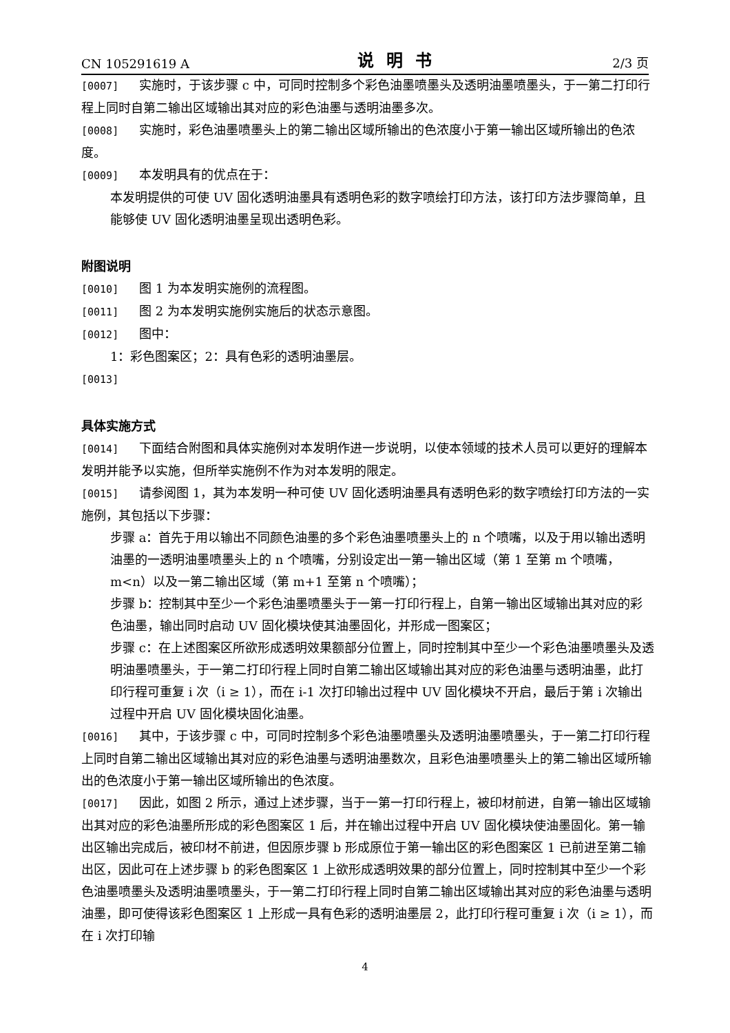CN 105291619 A 说明书 2/3 页
[0007] 实施时，于该步骤 c 中，可同时控制多个彩色油墨喷墨头及透明油墨喷墨头，于一第二打印行程上同时自第二输出区域输出其对应的彩色油墨与透明油墨多次。
[0008] 实施时，彩色油墨喷墨头上的第二输出区域所输出的色浓度小于第一输出区域所输出的色浓度。
[0009] 本发明具有的优点在于：
本发明提供的可使 UV 固化透明油墨具有透明色彩的数字喷绘打印方法，该打印方法步骤简单，且能够使 UV 固化透明油墨呈现出透明色彩。
附图说明
[0010] 图 1 为本发明实施例的流程图。
[0011] 图 2 为本发明实施例实施后的状态示意图。
[0012] 图中：
1：彩色图案区；2：具有色彩的透明油墨层。
[0013]
具体实施方式
[0014] 下面结合附图和具体实施例对本发明作进一步说明，以使本领域的技术人员可以更好的理解本发明并能予以实施，但所举实施例不作为对本发明的限定。
[0015] 请参阅图 1，其为本发明一种可使 UV 固化透明油墨具有透明色彩的数字喷绘打印方法的一实施例，其包括以下步骤：
步骤 a：首先于用以输出不同颜色油墨的多个彩色油墨喷墨头上的 n 个喷嘴，以及于用以输出透明油墨的一透明油墨喷墨头上的 n 个喷嘴，分别设定出一第一输出区域（第 1 至第 m 个喷嘴，m<n）以及一第二输出区域（第 m+1 至第 n 个喷嘴）；
步骤 b：控制其中至少一个彩色油墨喷墨头于一第一打印行程上，自第一输出区域输出其对应的彩色油墨，输出同时启动 UV 固化模块使其油墨固化，并形成一图案区；
步骤 c：在上述图案区所欲形成透明效果额部分位置上，同时控制其中至少一个彩色油墨喷墨头及透明油墨喷墨头，于一第二打印行程上同时自第二输出区域输出其对应的彩色油墨与透明油墨，此打印行程可重复 i 次（i ≥ 1），而在 i-1 次打印输出过程中 UV 固化模块不开启，最后于第 i 次输出过程中开启 UV 固化模块固化油墨。
[0016] 其中，于该步骤 c 中，可同时控制多个彩色油墨喷墨头及透明油墨喷墨头，于一第二打印行程上同时自第二输出区域输出其对应的彩色油墨与透明油墨数次，且彩色油墨喷墨头上的第二输出区域所输出的色浓度小于第一输出区域所输出的色浓度。
[0017] 因此，如图 2 所示，通过上述步骤，当于一第一打印行程上，被印材前进，自第一输出区域输出其对应的彩色油墨所形成的彩色图案区 1 后，并在输出过程中开启 UV 固化模块使油墨固化。第一输出区输出完成后，被印材不前进，但因原步骤 b 形成原位于第一输出区的彩色图案区 1 已前进至第二输出区，因此可在上述步骤 b 的彩色图案区 1 上欲形成透明效果的部分位置上，同时控制其中至少一个彩色油墨喷墨头及透明油墨喷墨头，于一第二打印行程上同时自第二输出区域输出其对应的彩色油墨与透明油墨，即可使得该彩色图案区 1 上形成一具有色彩的透明油墨层 2，此打印行程可重复 i 次（i ≥ 1），而在 i 次打印输
4